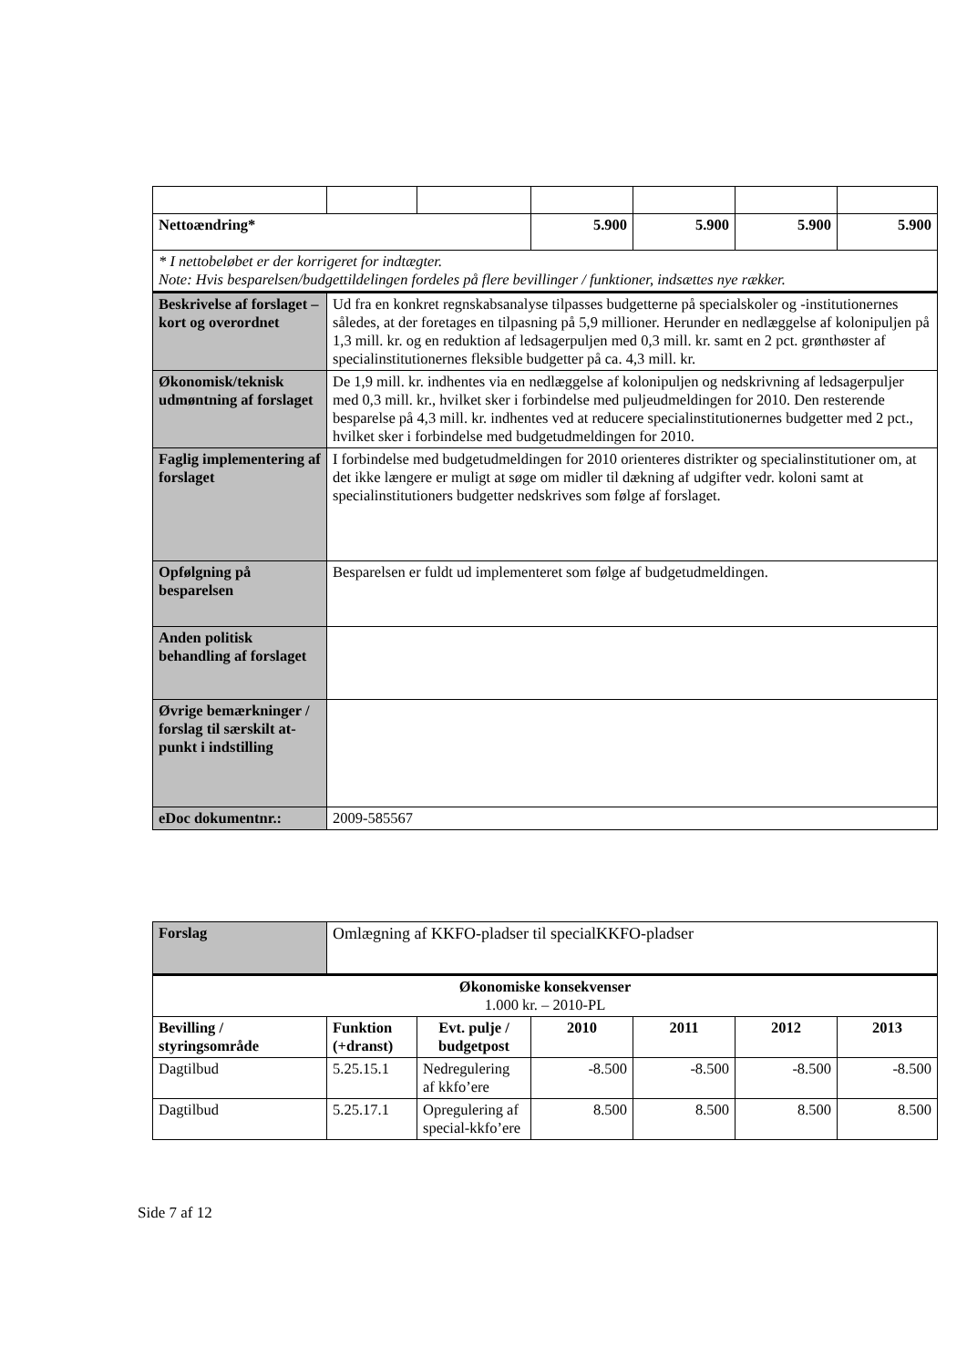| Nettoændring* | | | 5.900 | 5.900 | 5.900 | 5.900 |
| * I nettobeløbet er der korrigeret for indtægter. Note: Hvis besparelsen/budgettildelingen fordeles på flere bevillinger / funktioner, indsættes nye rækker. | | | | | | |
| Beskrivelse af forslaget – kort og overordnet | Ud fra en konkret regnskabsanalyse tilpasses budgetterne på specialskoler og -institutionernes således, at der foretages en tilpasning på 5,9 millioner. Herunder en nedlæggelse af kolonipuljen på 1,3 mill. kr. og en reduktion af ledsagerpuljen med 0,3 mill. kr. samt en 2 pct. grønthøster af specialinstitutionernes fleksible budgetter på ca. 4,3 mill. kr. | | | | | |
| Økonomisk/teknisk udmøntning af forslaget | De 1,9 mill. kr. indhentes via en nedlæggelse af kolonipuljen og nedskrivning af ledsagerpuljer med 0,3 mill. kr., hvilket sker i forbindelse med puljeudmeldingen for 2010. Den resterende besparelse på 4,3 mill. kr. indhentes ved at reducere specialinstitutionernes budgetter med 2 pct., hvilket sker i forbindelse med budgetudmeldingen for 2010. | | | | | |
| Faglig implementering af forslaget | I forbindelse med budgetudmeldingen for 2010 orienteres distrikter og specialinstitutioner om, at det ikke længere er muligt at søge om midler til dækning af udgifter vedr. koloni samt at specialinstitutioners budgetter nedskrives som følge af forslaget. | | | | | |
| Opfølgning på besparelsen | Besparelsen er fuldt ud implementeret som følge af budgetudmeldingen. | | | | | |
| Anden politisk behandling af forslaget | | | | | | |
| Øvrige bemærkninger / forslag til særskilt at-punkt i indstilling | | | | | | |
| eDoc dokumentnr.: | 2009-585567 | | | | | |
| Forslag | Omlægning af KKFO-pladser til specialKKFO-pladser | | | | | |
| Økonomiske konsekvenser 1.000 kr. – 2010-PL | | | | | | |
| Bevilling / styringsområde | Funktion (+dranst) | Evt. pulje / budgetpost | 2010 | 2011 | 2012 | 2013 |
| Dagtilbud | 5.25.15.1 | Nedregulering af kkfo’ere | -8.500 | -8.500 | -8.500 | -8.500 |
| Dagtilbud | 5.25.17.1 | Opregulering af special-kkfo’ere | 8.500 | 8.500 | 8.500 | 8.500 |
Side 7 af 12